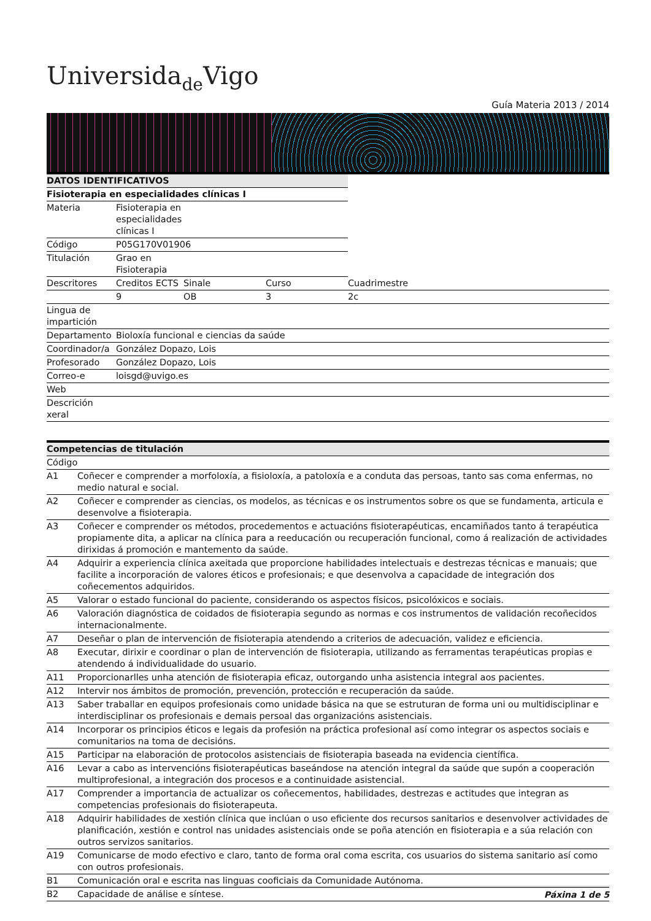Universidade Vigo
Guía Materia 2013 / 2014
| DATOS IDENTIFICATIVOS | | | | | |
| --- | --- | --- | --- | --- | --- |
| Fisioterapia en especialidades clínicas I | | | | | |
| Materia | Fisioterapia en especialidades clínicas I | | | | |
| Código | P05G170V01906 | | | | |
| Titulación | Grao en Fisioterapia | | | | |
| Descritores | Creditos ECTS | | Sinale | Curso | Cuadrimestre |
| | 9 | | OB | 3 | 2c |
| Lingua de impartición | | | | | |
| Departamento | Bioloxía funcional e ciencias da saúde | | | | |
| Coordinador/a | González Dopazo, Lois | | | | |
| Profesorado | González Dopazo, Lois | | | | |
| Correo-e | loisgd@uvigo.es | | | | |
| Web | | | | | |
| Descrición xeral | | | | | |
| Competencias de titulación | |
| --- | --- |
| Código | |
| A1 | Coñecer e comprender a morfoloxía, a fisioloxía, a patoloxía e a conduta das persoas, tanto sas coma enfermas, no medio natural e social. |
| A2 | Coñecer e comprender as ciencias, os modelos, as técnicas e os instrumentos sobre os que se fundamenta, articula e desenvolve a fisioterapia. |
| A3 | Coñecer e comprender os métodos, procedementos e actuacións fisioterapéuticas, encamiñados tanto á terapéutica propiamente dita, a aplicar na clínica para a reeducación ou recuperación funcional, como á realización de actividades dirixidas á promoción e mantemento da saúde. |
| A4 | Adquirir a experiencia clínica axeitada que proporcione habilidades intelectuais e destrezas técnicas e manuais; que facilite a incorporación de valores éticos e profesionais; e que desenvolva a capacidade de integración dos coñecementos adquiridos. |
| A5 | Valorar o estado funcional do paciente, considerando os aspectos físicos, psicolóxicos e sociais. |
| A6 | Valoración diagnóstica de coidados de fisioterapia segundo as normas e cos instrumentos de validación recoñecidos internacionalmente. |
| A7 | Deseñar o plan de intervención de fisioterapia atendendo a criterios de adecuación, validez e eficiencia. |
| A8 | Executar, dirixir e coordinar o plan de intervención de fisioterapia, utilizando as ferramentas terapéuticas propias e atendendo á individualidade do usuario. |
| A11 | Proporcionarlles unha atención de fisioterapia eficaz, outorgando unha asistencia integral aos pacientes. |
| A12 | Intervir nos ámbitos de promoción, prevención, protección e recuperación da saúde. |
| A13 | Saber traballar en equipos profesionais como unidade básica na que se estruturan de forma uni ou multidisciplinar e interdisciplinar os profesionais e demais persoal das organizacións asistenciais. |
| A14 | Incorporar os principios éticos e legais da profesión na práctica profesional así como integrar os aspectos sociais e comunitarios na toma de decisións. |
| A15 | Participar na elaboración de protocolos asistenciais de fisioterapia baseada na evidencia científica. |
| A16 | Levar a cabo as intervencións fisioterapéuticas baseándose na atención integral da saúde que supón a cooperación multiprofesional, a integración dos procesos e a continuidade asistencial. |
| A17 | Comprender a importancia de actualizar os coñecementos, habilidades, destrezas e actitudes que integran as competencias profesionais do fisioterapeuta. |
| A18 | Adquirir habilidades de xestión clínica que inclúan o uso eficiente dos recursos sanitarios e desenvolver actividades de planificación, xestión e control nas unidades asistenciais onde se poña atención en fisioterapia e a súa relación con outros servizos sanitarios. |
| A19 | Comunicarse de modo efectivo e claro, tanto de forma oral coma escrita, cos usuarios do sistema sanitario así como con outros profesionais. |
| B1 | Comunicación oral e escrita nas linguas cooficiais da Comunidade Autónoma. |
| B2 | Capacidade de análise e síntese. |
Páxina 1 de 5